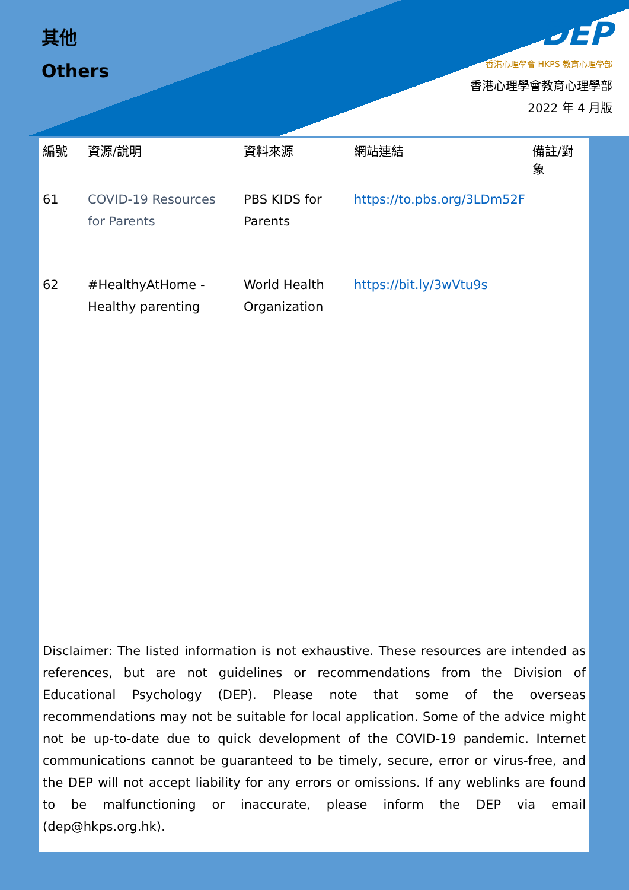其他
Others
DEP
香港心理學會 HKPS 教育心理學部
香港心理學會教育心理學部
2022 年 4 月版
| 編號 | 資源/說明 | 資料來源 | 網站連結 | 備註/對象 |
| --- | --- | --- | --- | --- |
| 61 | COVID-19 Resources for Parents | PBS KIDS for Parents | https://to.pbs.org/3LDm52F | |
| 62 | #HealthyAtHome - Healthy parenting | World Health Organization | https://bit.ly/3wVtu9s | |
Disclaimer: The listed information is not exhaustive. These resources are intended as references, but are not guidelines or recommendations from the Division of Educational Psychology (DEP). Please note that some of the overseas recommendations may not be suitable for local application. Some of the advice might not be up-to-date due to quick development of the COVID-19 pandemic. Internet communications cannot be guaranteed to be timely, secure, error or virus-free, and the DEP will not accept liability for any errors or omissions. If any weblinks are found to be malfunctioning or inaccurate, please inform the DEP via email (dep@hkps.org.hk).